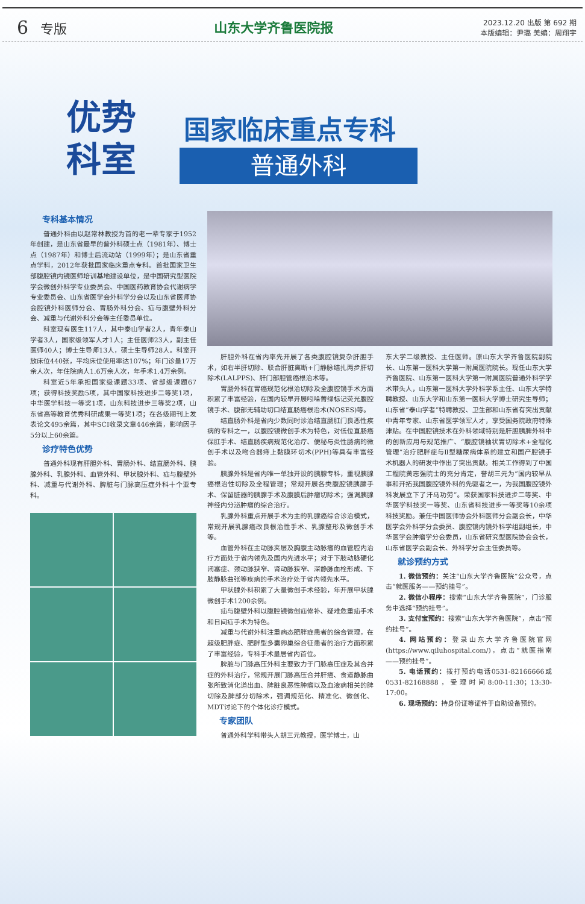6 专版 山东大学齐鲁医院报
2023.12.20 出版 第 692 期
本版编辑：尹璐 美编：周翔宇
优势
科室
国家临床重点专科
普通外科
专科基本情况
普通外科由以赵常林教授为首的老一辈专家于1952年创建，是山东省最早的普外科硕士点（1981年）、博士点（1987年）和博士后流动站（1999年）；是山东省重点学科，2012年获批国家临床重点专科。首批国家卫生部腹腔镜内镜医师培训基地建设单位，是中国研究型医院学会微创外科学专业委员会、中国医药教育协会代谢病学专业委员会、山东省医学会外科学分会以及山东省医师协会腔镜外科医师分会、胃肠外科分会、疝与腹壁外科分会、减重与代谢外科分会等主任委员单位。
科室现有医生117人，其中泰山学者2人，青年泰山学者3人，国家级领军人才1人；主任医师23人，副主任医师40人；博士生导师13人，硕士生导师28人。科室开放床位440张，平均床位使用率达107%；年门诊量17万余人次，年住院病人1.6万余人次，年手术1.4万余例。
科室近5年承担国家级课题33项、省部级课题67项；获得科技奖励5项，其中国家科技进步二等奖1项，中华医学科技一等奖1项，山东科技进步三等奖2项，山东省高等教育优秀科研成果一等奖1项；在各级期刊上发表论文495余篇，其中SCI收录文章446余篇，影响因子5分以上60余篇。
诊疗特色优势
普通外科现有肝胆外科、胃肠外科、结直肠外科、胰腺外科、乳腺外科、血管外科、甲状腺外科、疝与腹壁外科、减重与代谢外科、脾脏与门脉高压症外科十个亚专科。
肝胆外科在省内率先开展了各类腹腔镜复杂肝胆手术，如右半肝切除、联合肝脏离断+门静脉结扎两步肝切除术(LALPPS)、肝门部胆管癌根治术等。
胃肠外科在胃癌规范化根治切除及全腹腔镜手术方面积累了丰富经验，在国内较早开展吲哚菁绿标记荧光腹腔镜手术、腹部无辅助切口结直肠癌根治术(NOSES)等。
结直肠外科是省内少数同时诊治结直肠肛门良恶性疾病的专科之一，以腹腔镜微创手术为特色，对低位直肠癌保肛手术、结直肠疾病规范化治疗、便秘与炎性肠病的微创手术以及吻合器痔上黏膜环切术(PPH)等具有丰富经验。
胰腺外科是省内唯一单独开设的胰腺专科，重视胰腺癌根治性切除及全程管理；常规开展各类腹腔镜胰腺手术、保留脏器的胰腺手术及腹膜后肿瘤切除术；强调胰腺神经内分泌肿瘤的综合治疗。
乳腺外科重点开展手术为主的乳腺癌综合诊治模式，常规开展乳腺癌改良根治性手术、乳腺整形及微创手术等。
血管外科在主动脉夹层及胸腹主动脉瘤的血管腔内治疗方面处于省内领先及国内先进水平；对于下肢动脉硬化闭塞症、颈动脉狭窄、肾动脉狭窄、深静脉血栓形成、下肢静脉曲张等疾病的手术治疗处于省内领先水平。
甲状腺外科积累了大量微创手术经验，年开展甲状腺微创手术1200余例。
疝与腹壁外科以腹腔镜微创疝修补、疑难危重疝手术和日间疝手术为特色。
减重与代谢外科注重病态肥胖症患者的综合管理，在超级肥胖症、肥胖型多囊卵巢综合征患者的治疗方面积累了丰富经验，专科手术量居省内首位。
脾脏与门脉高压外科主要致力于门脉高压症及其合并症的外科治疗，常规开展门脉高压合并肝癌、食道静脉曲张所致消化道出血、脾脏良恶性肿瘤以及血液病相关的脾切除及脾部分切除术，强调规范化、精准化、微创化、MDT讨论下的个体化诊疗模式。
专家团队
普通外科学科带头人胡三元教授，医学博士，山
东大学二级教授、主任医师。原山东大学齐鲁医院副院长、山东第一医科大学第一附属医院院长。现任山东大学齐鲁医院、山东第一医科大学第一附属医院普通外科学学术带头人，山东第一医科大学外科学系主任、山东大学特聘教授、山东大学和山东第一医科大学博士研究生导师；山东省“泰山学者”特聘教授、卫生部和山东省有突出贡献中青年专家、山东省医学领军人才，享受国务院政府特殊津贴。在中国腔镜技术在外科领域特别是肝胆胰脾外科中的创新应用与规范推广、“腹腔镜袖状胃切除术+全程化管理”治疗肥胖症与Ⅱ型糖尿病体系的建立和国产腔镜手术机器人的研发中作出了突出贡献。相关工作得到了中国工程院黄志强院士的充分肯定，誉胡三元为“国内较早从事和开拓我国腹腔镜外科的先驱者之一，为我国腹腔镜外科发展立下了汗马功劳”。荣获国家科技进步二等奖、中华医学科技奖一等奖、山东省科技进步一等奖等10余项科技奖励。兼任中国医师协会外科医师分会副会长，中华医学会外科学分会委员、腹腔镜内镜外科学组副组长，中华医学会肿瘤学分会委员，山东省研究型医院协会会长，山东省医学会副会长、外科学分会主任委员等。
就诊预约方式
1. 微信预约：关注“山东大学齐鲁医院”公众号，点击“就医服务——预约挂号”。
2. 微信小程序：搜索“山东大学齐鲁医院”，门诊服务中选择“预约挂号”。
3. 支付宝预约：搜索“山东大学齐鲁医院”，点击“预约挂号”。
4. 网站预约：登录山东大学齐鲁医院官网(https://www.qiluhospital.com/)，点击“就医指南——预约挂号”。
5. 电话预约：拨打预约电话0531-82166666或0531-82168888，受理时间8:00-11:30；13:30-17:00。
6. 现场预约：持身份证等证件于自助设备预约。